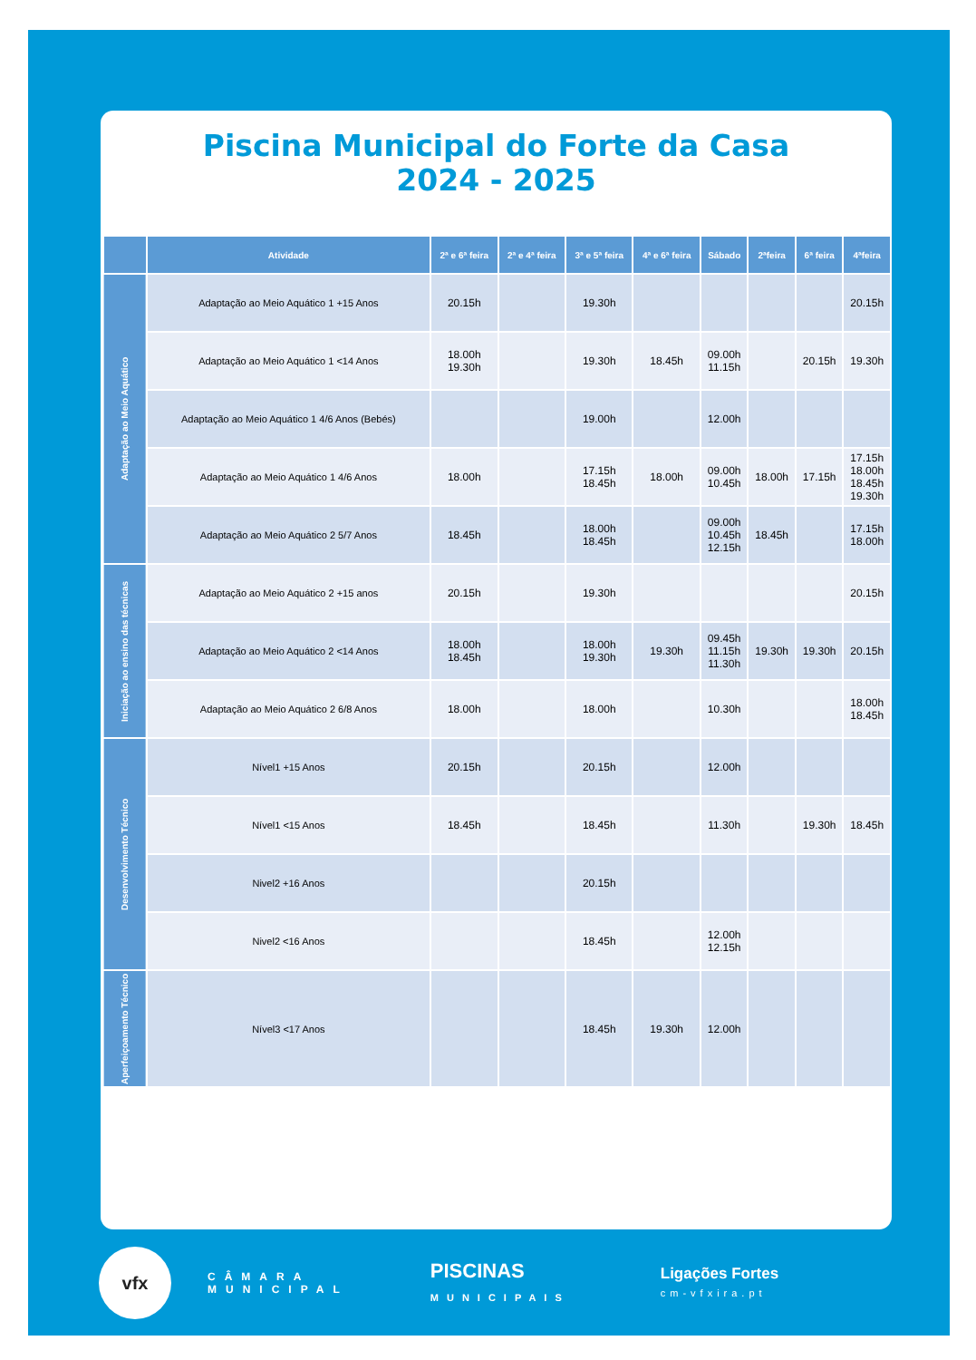Piscina Municipal do Forte da Casa
2024 - 2025
| | Atividade | 2ª e 6ª feira | 2ª e 4ª feira | 3ª e 5ª feira | 4ª e 6ª feira | Sábado | 2ªfeira | 6ª feira | 4ªfeira |
| --- | --- | --- | --- | --- | --- | --- | --- | --- | --- |
| Adaptação ao Meio Aquático | Adaptação ao Meio Aquático 1 +15 Anos | 20.15h | | 19.30h | | | | | 20.15h |
| | Adaptação ao Meio Aquático 1 <14 Anos | 18.00h 19.30h | | 19.30h | 18.45h | 09.00h 11.15h | | 20.15h | 19.30h |
| | Adaptação ao Meio Aquático 1 4/6 Anos (Bebés) | | | 19.00h | | 12.00h | | | |
| | Adaptação ao Meio Aquático 1 4/6 Anos | 18.00h | | 17.15h 18.45h | 18.00h | 09.00h 10.45h | 18.00h | 17.15h | 17.15h 18.00h 18.45h 19.30h |
| | Adaptação ao Meio Aquático 2 5/7 Anos | 18.45h | | 18.00h 18.45h | | 09.00h 10.45h 12.15h | 18.45h | | 17.15h 18.00h |
| Iniciação ao ensino das técnicas | Adaptação ao Meio Aquático 2 +15 anos | 20.15h | | 19.30h | | | | | 20.15h |
| | Adaptação ao Meio Aquático 2 <14 Anos | 18.00h 18.45h | | 18.00h 19.30h | 19.30h | 09.45h 11.15h 11.30h | 19.30h | 19.30h | 20.15h |
| | Adaptação ao Meio Aquático 2 6/8 Anos | 18.00h | | 18.00h | | 10.30h | | | 18.00h 18.45h |
| Desenvolvimento Técnico | Nível1 +15 Anos | 20.15h | | 20.15h | | 12.00h | | | |
| | Nível1 <15 Anos | 18.45h | | 18.45h | | 11.30h | | 19.30h | 18.45h |
| | Nivel2 +16 Anos | | | 20.15h | | | | | |
| | Nivel2 <16 Anos | | | 18.45h | | 12.00h 12.15h | | | |
| Aperfeiçoamento Técnico | Nível3 <17 Anos | | | 18.45h | 19.30h | 12.00h | | | |
vfx
CÂMARA
MUNICIPAL
PISCINAS
MUNICIPAIS
Ligações Fortes
cm-vfxira.pt